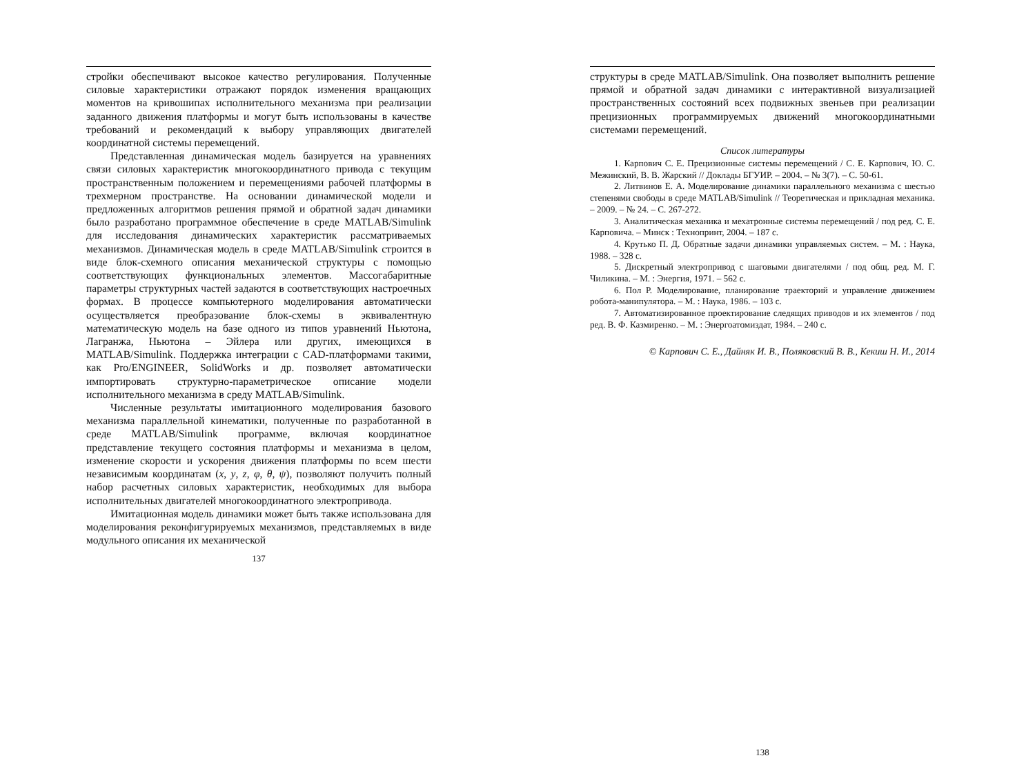стройки обеспечивают высокое качество регулирования. Полученные силовые характеристики отражают порядок изменения вращающих моментов на кривошипах исполнительного механизма при реализации заданного движения платформы и могут быть использованы в качестве требований и рекомендаций к выбору управляющих двигателей координатной системы перемещений.
Представленная динамическая модель базируется на уравнениях связи силовых характеристик многокоординатного привода с текущим пространственным положением и перемещениями рабочей платформы в трехмерном пространстве. На основании динамической модели и предложенных алгоритмов решения прямой и обратной задач динамики было разработано программное обеспечение в среде MATLAB/Simulink для исследования динамических характеристик рассматриваемых механизмов. Динамическая модель в среде MATLAB/Simulink строится в виде блок-схемного описания механической структуры с помощью соответствующих функциональных элементов. Массогабаритные параметры структурных частей задаются в соответствующих настроечных формах. В процессе компьютерного моделирования автоматически осуществляется преобразование блок-схемы в эквивалентную математическую модель на базе одного из типов уравнений Ньютона, Лагранжа, Ньютона – Эйлера или других, имеющихся в MATLAB/Simulink. Поддержка интеграции с CAD-платформами такими, как Pro/ENGINEER, SolidWorks и др. позволяет автоматически импортировать структурно-параметрическое описание модели исполнительного механизма в среду MATLAB/Simulink.
Численные результаты имитационного моделирования базового механизма параллельной кинематики, полученные по разработанной в среде MATLAB/Simulink программе, включая координатное представление текущего состояния платформы и механизма в целом, изменение скорости и ускорения движения платформы по всем шести независимым координатам (x, y, z, φ, θ, ψ), позволяют получить полный набор расчетных силовых характеристик, необходимых для выбора исполнительных двигателей многокоординатного электропривода.
Имитационная модель динамики может быть также использована для моделирования реконфигурируемых механизмов, представляемых в виде модульного описания их механической
137
структуры в среде MATLAB/Simulink. Она позволяет выполнить решение прямой и обратной задач динамики с интерактивной визуализацией пространственных состояний всех подвижных звеньев при реализации прецизионных программируемых движений многокоординатными системами перемещений.
Список литературы
1. Карпович С. Е. Прецизионные системы перемещений / С. Е. Карпович, Ю. С. Межинский, В. В. Жарский // Доклады БГУИР. – 2004. – № 3(7). – С. 50-61.
2. Литвинов Е. А. Моделирование динамики параллельного механизма с шестью степенями свободы в среде MATLAB/Simulink // Теоретическая и прикладная механика. – 2009. – № 24. – С. 267-272.
3. Аналитическая механика и мехатронные системы перемещений / под ред. С. Е. Карповича. – Минск : Технопринт, 2004. – 187 с.
4. Крутько П. Д. Обратные задачи динамики управляемых систем. – М. : Наука, 1988. – 328 с.
5. Дискретный электропривод с шаговыми двигателями / под общ. ред. М. Г. Чиликина. – М. : Энергия, 1971. – 562 с.
6. Пол Р. Моделирование, планирование траекторий и управление движением робота-манипулятора. – М. : Наука, 1986. – 103 с.
7. Автоматизированное проектирование следящих приводов и их элементов / под ред. В. Ф. Казмиренко. – М. : Энергоатомиздат, 1984. – 240 с.
© Карпович С. Е., Дайняк И. В., Поляковский В. В., Кекиш Н. И., 2014
138